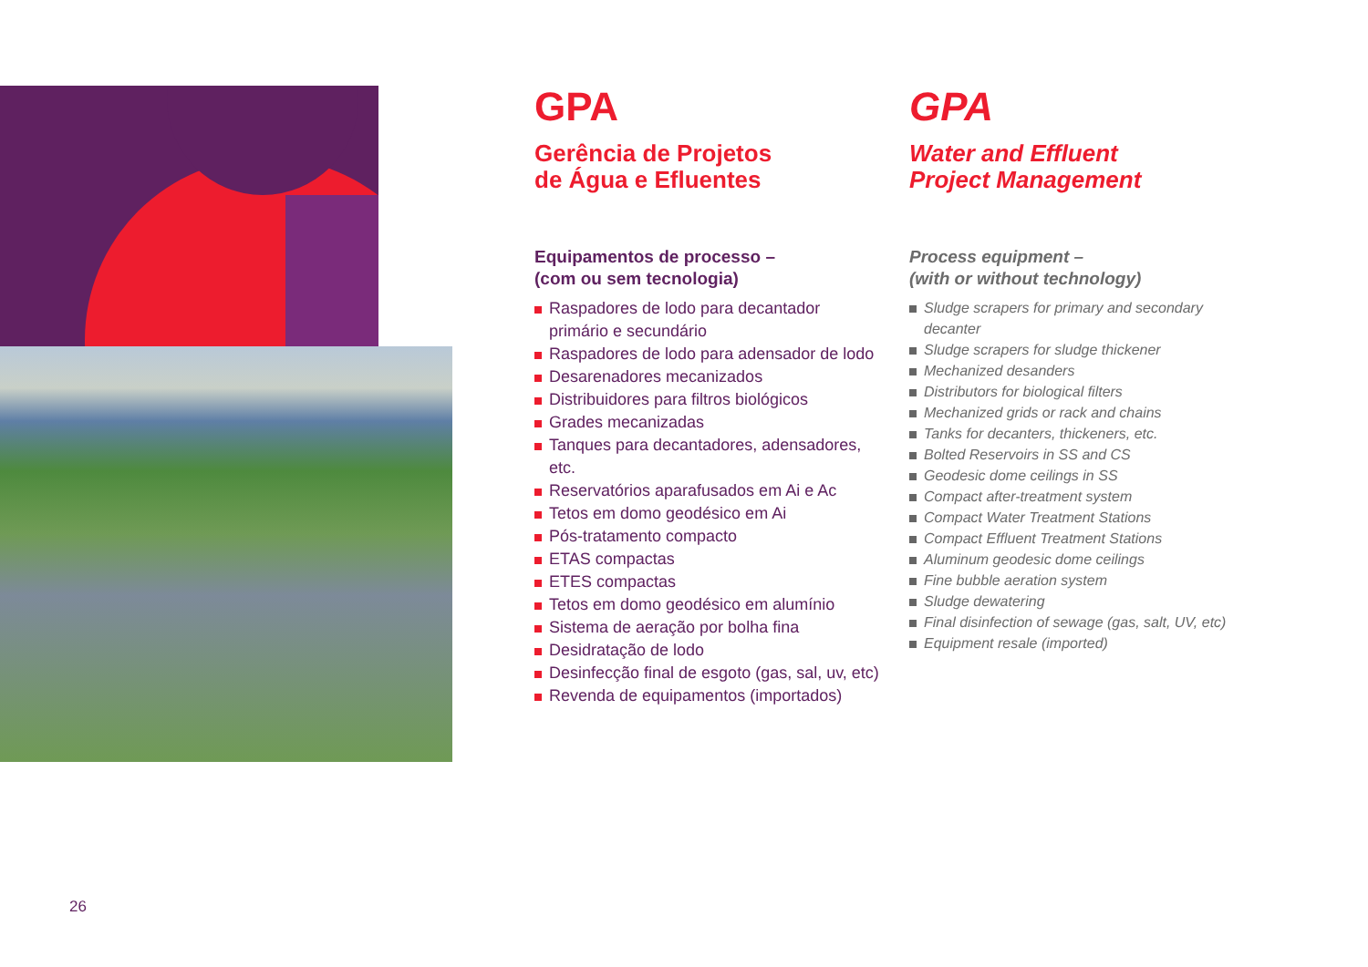GPA
Gerência de Projetos
de Água e Efluentes
Equipamentos de processo –
(com ou sem tecnologia)
Raspadores de lodo para decantador primário e secundário
Raspadores de lodo para adensador de lodo
Desarenadores mecanizados
Distribuidores para filtros biológicos
Grades mecanizadas
Tanques para decantadores, adensadores, etc.
Reservatórios aparafusados em Ai e Ac
Tetos em domo geodésico em Ai
Pós-tratamento compacto
ETAS compactas
ETES compactas
Tetos em domo geodésico em alumínio
Sistema de aeração por bolha fina
Desidratação de lodo
Desinfecção final de esgoto (gas, sal, uv, etc)
Revenda de equipamentos (importados)
GPA
Water and Effluent
Project Management
Process equipment –
(with or without technology)
Sludge scrapers for primary and secondary decanter
Sludge scrapers for sludge thickener
Mechanized desanders
Distributors for biological filters
Mechanized grids or rack and chains
Tanks for decanters, thickeners, etc.
Bolted Reservoirs in SS and CS
Geodesic dome ceilings in SS
Compact after-treatment system
Compact Water Treatment Stations
Compact Effluent Treatment Stations
Aluminum geodesic dome ceilings
Fine bubble aeration system
Sludge dewatering
Final disinfection of sewage (gas, salt, UV, etc)
Equipment resale (imported)
26